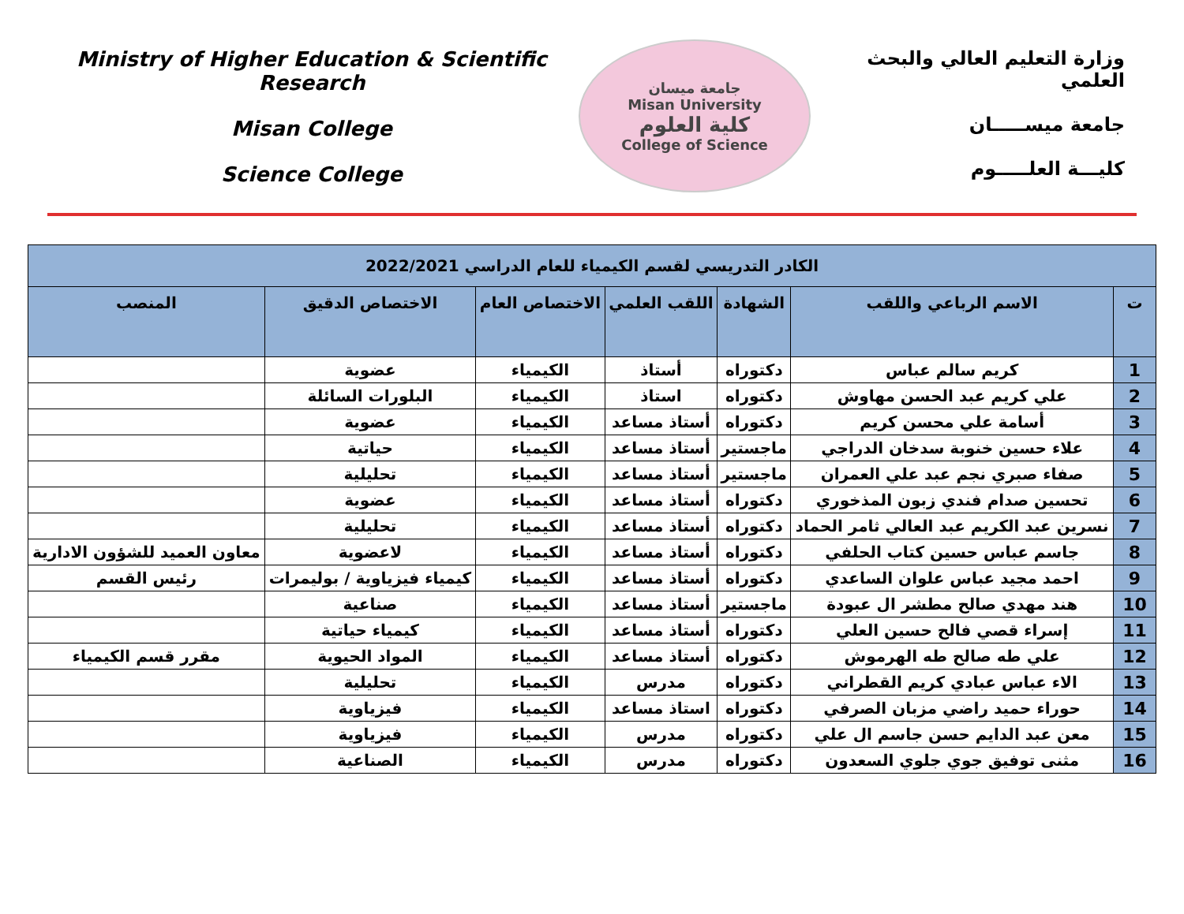Ministry of Higher Education & Scientific Research
Misan College
Science College
جامعة ميسان
Misan University
كلية العلوم
College of Science
وزارة التعليم العالي والبحث العلمي
جامعة ميســـــان
كليـــة العلـــــوم
| الكادر التدريسي لقسم الكيمياء للعام الدراسي 2022/2021 | | | | | | |
| --- | --- | --- | --- | --- | --- | --- |
| ت | الاسم الرباعي واللقب | الشهادة | اللقب العلمي | الاختصاص العام | الاختصاص الدقيق | المنصب |
| 1 | كريم سالم عباس | دكتوراه | أستاذ | الكيمياء | عضوية | |
| 2 | علي كريم عبد الحسن مهاوش | دكتوراه | استاذ | الكيمياء | البلورات السائلة | |
| 3 | أسامة علي محسن كريم | دكتوراه | أستاذ مساعد | الكيمياء | عضوية | |
| 4 | علاء حسين خنوبة سدخان الدراجي | ماجستير | أستاذ مساعد | الكيمياء | حياتية | |
| 5 | صفاء صبري نجم عبد علي العمران | ماجستير | أستاذ مساعد | الكيمياء | تحليلية | |
| 6 | تحسين صدام فندي زبون المذخوري | دكتوراه | أستاذ مساعد | الكيمياء | عضوية | |
| 7 | نسرين عبد الكريم عبد العالي ثامر الحماد | دكتوراه | أستاذ مساعد | الكيمياء | تحليلية | |
| 8 | جاسم عباس حسين كتاب الحلفي | دكتوراه | أستاذ مساعد | الكيمياء | لاعضوية | معاون العميد للشؤون الادارية |
| 9 | احمد مجيد عباس علوان الساعدي | دكتوراه | أستاذ مساعد | الكيمياء | كيمياء فيزياوية / بوليمرات | رئيس القسم |
| 10 | هند مهدي صالح مطشر ال عبودة | ماجستير | أستاذ مساعد | الكيمياء | صناعية | |
| 11 | إسراء قصي فالح حسين العلي | دكتوراه | أستاذ مساعد | الكيمياء | كيمياء حياتية | |
| 12 | علي طه صالح طه الهرموش | دكتوراه | أستاذ مساعد | الكيمياء | المواد الحيوية | مقرر قسم الكيمياء |
| 13 | الاء عباس عبادي كريم القطراني | دكتوراه | مدرس | الكيمياء | تحليلية | |
| 14 | حوراء حميد راضي مزبان الصرفي | دكتوراه | استاذ مساعد | الكيمياء | فيزياوية | |
| 15 | معن عبد الدايم حسن جاسم ال علي | دكتوراه | مدرس | الكيمياء | فيزياوية | |
| 16 | مثنى توفيق جوي جلوي السعدون | دكتوراه | مدرس | الكيمياء | الصناعية | |